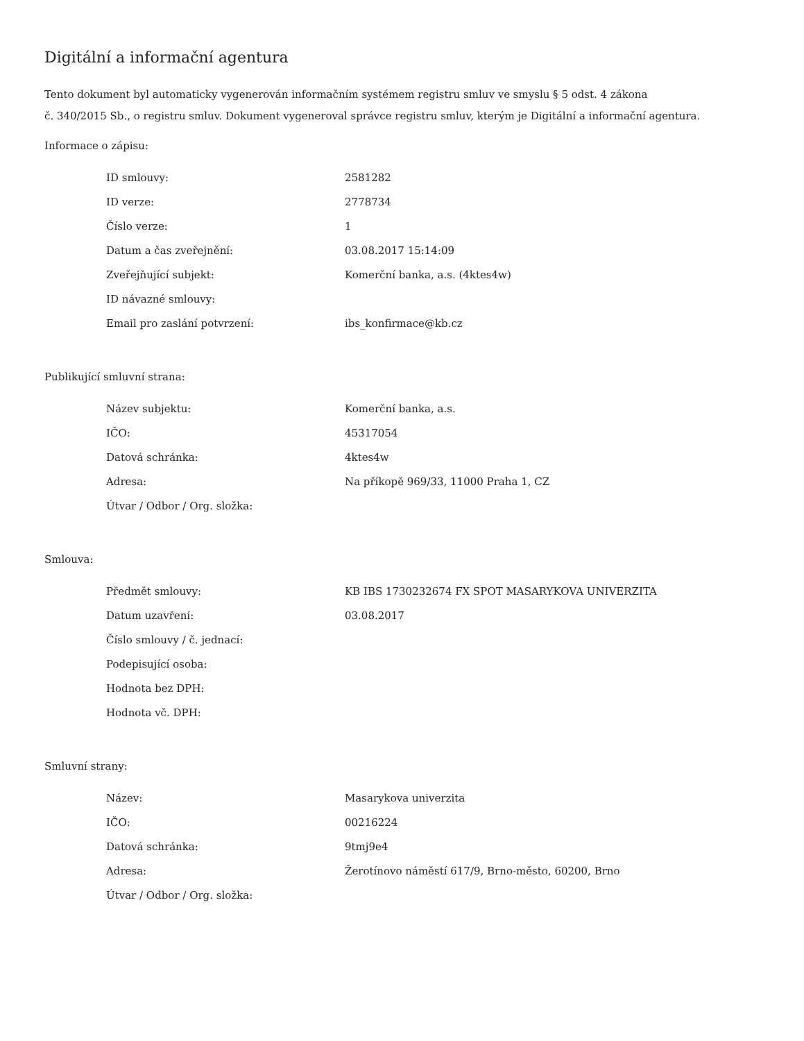Digitální a informační agentura
Tento dokument byl automaticky vygenerován informačním systémem registru smluv ve smyslu § 5 odst. 4 zákona
č. 340/2015 Sb., o registru smluv. Dokument vygeneroval správce registru smluv, kterým je Digitální a informační agentura.
Informace o zápisu:
| ID smlouvy: | 2581282 |
| ID verze: | 2778734 |
| Číslo verze: | 1 |
| Datum a čas zveřejnění: | 03.08.2017 15:14:09 |
| Zveřejňující subjekt: | Komerční banka, a.s. (4ktes4w) |
| ID návazné smlouvy: | |
| Email pro zaslání potvrzení: | ibs_konfirmace@kb.cz |
Publikující smluvní strana:
| Název subjektu: | Komerční banka, a.s. |
| IČO: | 45317054 |
| Datová schránka: | 4ktes4w |
| Adresa: | Na příkopě 969/33, 11000 Praha 1, CZ |
| Útvar / Odbor / Org. složka: | |
Smlouva:
| Předmět smlouvy: | KB IBS 1730232674 FX SPOT MASARYKOVA UNIVERZITA |
| Datum uzavření: | 03.08.2017 |
| Číslo smlouvy / č. jednací: | |
| Podepisující osoba: | |
| Hodnota bez DPH: | |
| Hodnota vč. DPH: | |
Smluvní strany:
| Název: | Masarykova univerzita |
| IČO: | 00216224 |
| Datová schránka: | 9tmj9e4 |
| Adresa: | Žerotínovo náměstí 617/9, Brno-město, 60200, Brno |
| Útvar / Odbor / Org. složka: | |